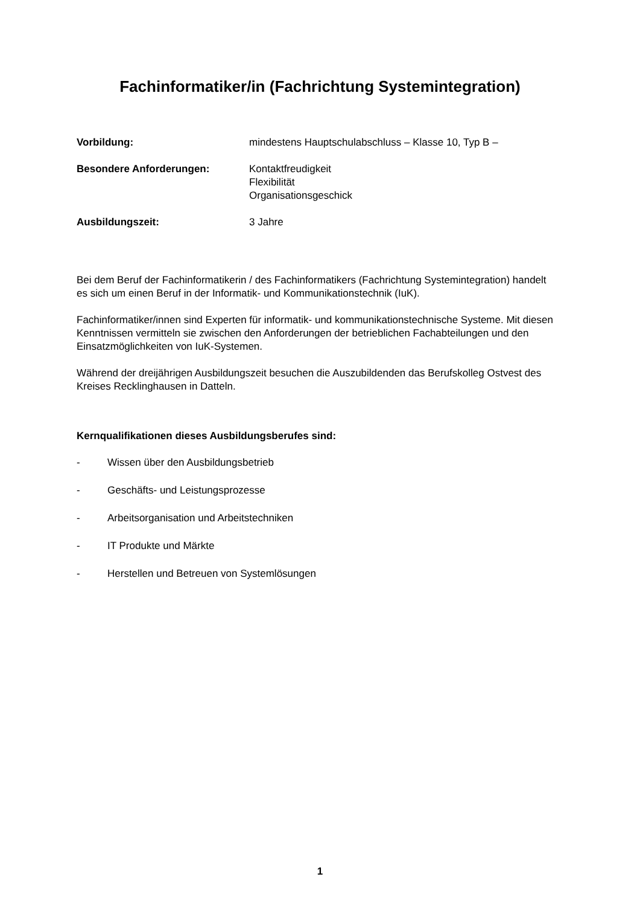Fachinformatiker/in (Fachrichtung Systemintegration)
Vorbildung: mindestens Hauptschulabschluss – Klasse 10, Typ B –
Besondere Anforderungen: Kontaktfreudigkeit
Flexibilität
Organisationsgeschick
Ausbildungszeit: 3 Jahre
Bei dem Beruf der Fachinformatikerin / des Fachinformatikers (Fachrichtung Systemintegration) handelt es sich um einen Beruf in der Informatik- und Kommunikationstechnik (IuK).
Fachinformatiker/innen sind Experten für informatik- und kommunikationstechnische Systeme. Mit diesen Kenntnissen vermitteln sie zwischen den Anforderungen der betrieblichen Fachabteilungen und den Einsatzmöglichkeiten von IuK-Systemen.
Während der dreijährigen Ausbildungszeit besuchen die Auszubildenden das Berufskolleg Ostvest des Kreises Recklinghausen in Datteln.
Kernqualifikationen dieses Ausbildungsberufes sind:
- Wissen über den Ausbildungsbetrieb
- Geschäfts- und Leistungsprozesse
- Arbeitsorganisation und Arbeitstechniken
- IT Produkte und Märkte
- Herstellen und Betreuen von Systemlösungen
1